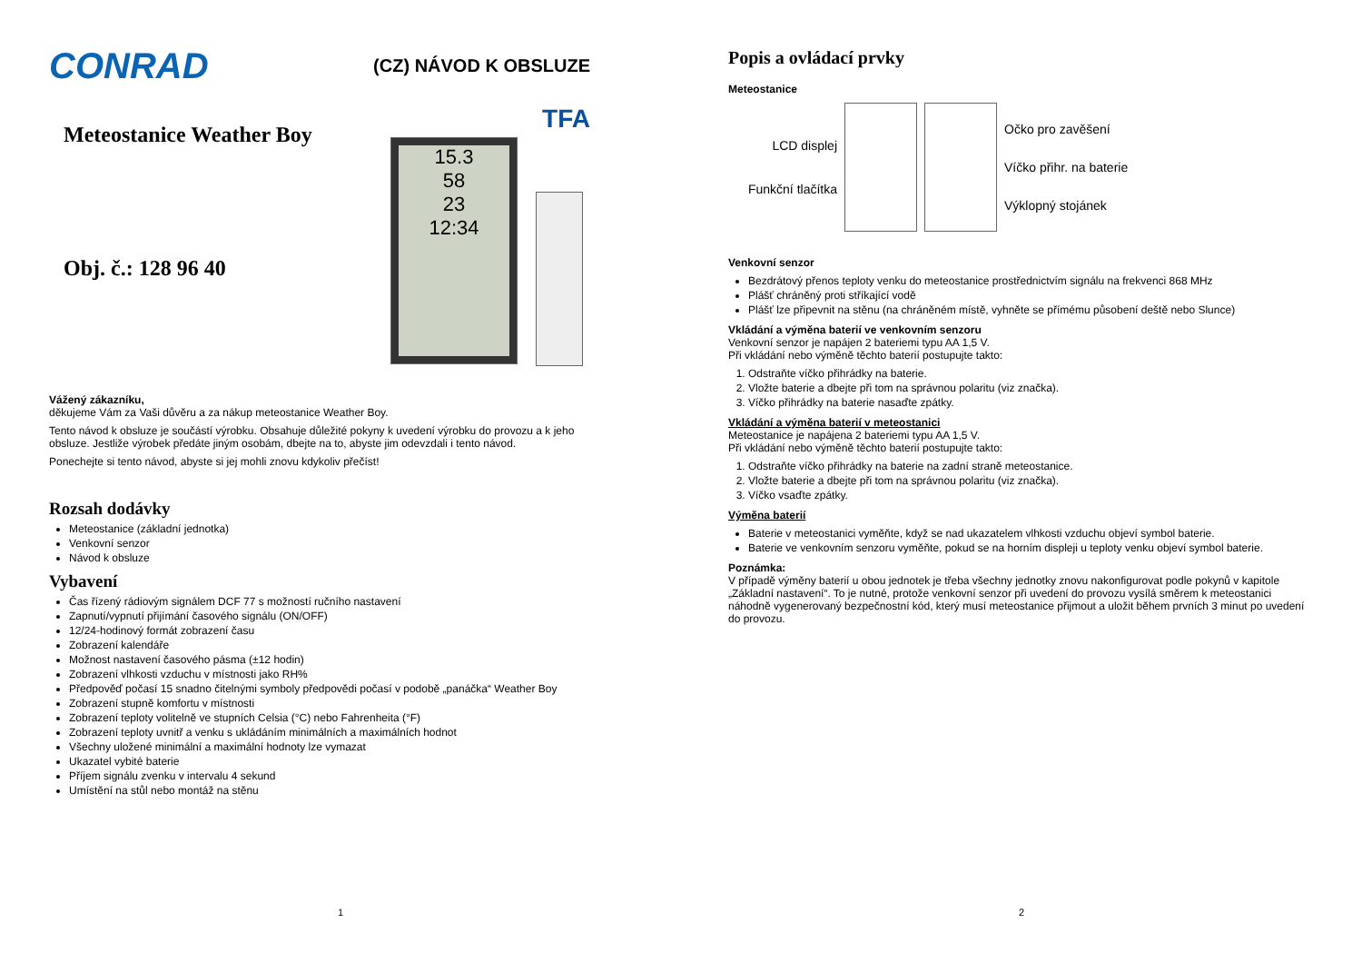CONRAD
(CZ) NÁVOD K OBSLUZE
Meteostanice Weather Boy
Obj. č.: 128 96 40
TFA
15.3
58
23
12:34
Vážený zákazníku,
děkujeme Vám za Vaši důvěru a za nákup meteostanice Weather Boy.
Tento návod k obsluze je součástí výrobku. Obsahuje důležité pokyny k uvedení výrobku do provozu a k jeho obsluze. Jestliže výrobek předáte jiným osobám, dbejte na to, abyste jim odevzdali i tento návod.
Ponechejte si tento návod, abyste si jej mohli znovu kdykoliv přečíst!
Rozsah dodávky
Meteostanice (základní jednotka)
Venkovní senzor
Návod k obsluze
Vybavení
Čas řízený rádiovým signálem DCF 77 s možností ručního nastavení
Zapnutí/vypnutí přijímání časového signálu (ON/OFF)
12/24-hodinový formát zobrazení času
Zobrazení kalendáře
Možnost nastavení časového pásma (±12 hodin)
Zobrazení vlhkosti vzduchu v místnosti jako RH%
Předpověď počasí 15 snadno čitelnými symboly předpovědi počasí v podobě „panáčka“ Weather Boy
Zobrazení stupně komfortu v místnosti
Zobrazení teploty volitelně ve stupních Celsia (°C) nebo Fahrenheita (°F)
Zobrazení teploty uvnitř a venku s ukládáním minimálních a maximálních hodnot
Všechny uložené minimální a maximální hodnoty lze vymazat
Ukazatel vybité baterie
Příjem signálu zvenku v intervalu 4 sekund
Umístění na stůl nebo montáž na stěnu
1
Popis a ovládací prvky
Meteostanice
LCD displej
Funkční tlačítka
Očko pro zavěšení
Víčko přihr. na baterie
Výklopný stojánek
Venkovní senzor
Bezdrátový přenos teploty venku do meteostanice prostřednictvím signálu na frekvenci 868 MHz
Plášť chráněný proti stříkající vodě
Plášť lze připevnit na stěnu (na chráněném místě, vyhněte se přímému působení deště nebo Slunce)
Vkládání a výměna baterií ve venkovním senzoru
Venkovní senzor je napájen 2 bateriemi typu AA 1,5 V.
Při vkládání nebo výměně těchto baterií postupujte takto:
1. Odstraňte víčko přihrádky na baterie.
2. Vložte baterie a dbejte při tom na správnou polaritu (viz značka).
3. Víčko přihrádky na baterie nasaďte zpátky.
Vkládání a výměna baterií v meteostanici
Meteostanice je napájena 2 bateriemi typu AA 1,5 V.
Při vkládání nebo výměně těchto baterií postupujte takto:
1. Odstraňte víčko přihrádky na baterie na zadní straně meteostanice.
2. Vložte baterie a dbejte při tom na správnou polaritu (viz značka).
3. Víčko vsaďte zpátky.
Výměna baterií
Baterie v meteostanici vyměňte, když se nad ukazatelem vlhkosti vzduchu objeví symbol baterie.
Baterie ve venkovním senzoru vyměňte, pokud se na horním displeji u teploty venku objeví symbol baterie.
Poznámka:
V případě výměny baterií u obou jednotek je třeba všechny jednotky znovu nakonfigurovat podle pokynů v kapitole „Základní nastavení“. To je nutné, protože venkovní senzor při uvedení do provozu vysílá směrem k meteostanici náhodně vygenerovaný bezpečnostní kód, který musí meteostanice přijmout a uložit během prvních 3 minut po uvedení do provozu.
2